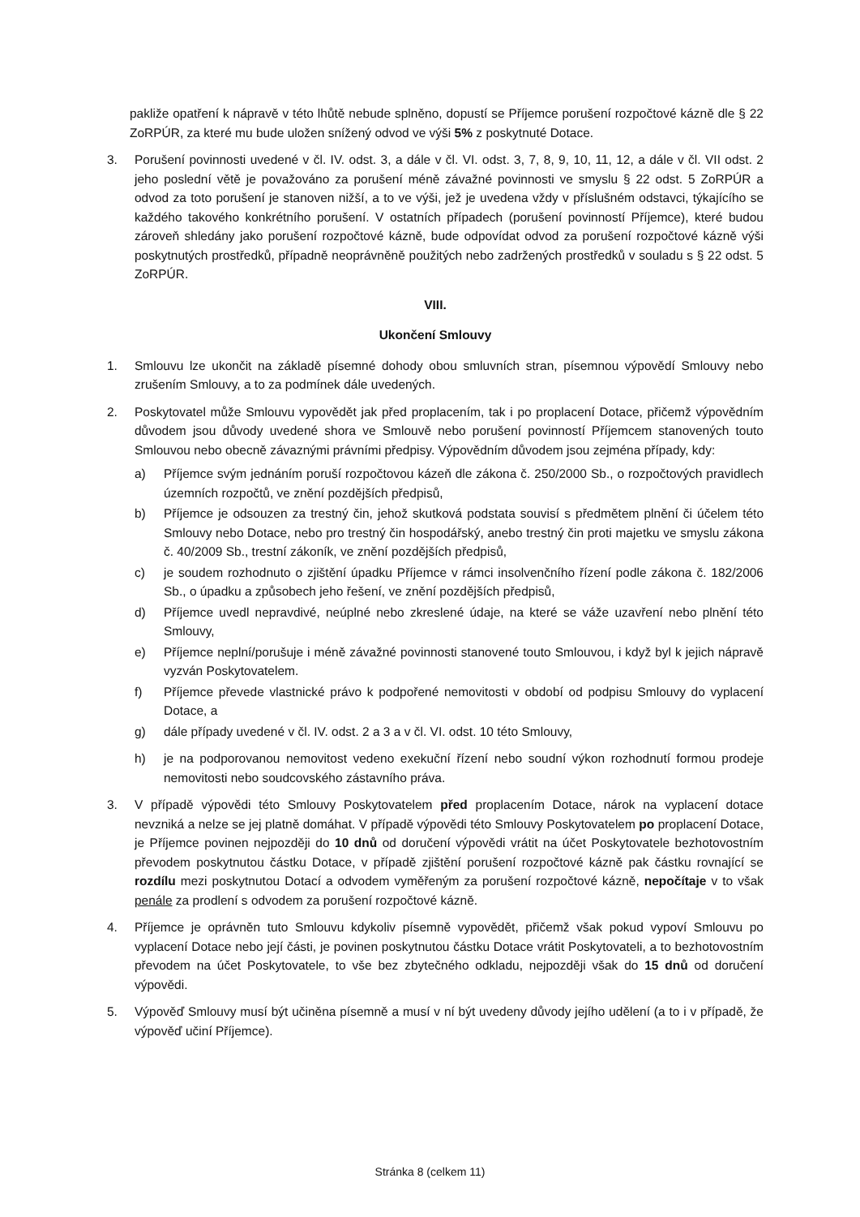pakliže opatření k nápravě v této lhůtě nebude splněno, dopustí se Příjemce porušení rozpočtové kázně dle § 22 ZoRPÚR, za které mu bude uložen snížený odvod ve výši 5% z poskytnuté Dotace.
3. Porušení povinnosti uvedené v čl. IV. odst. 3, a dále v čl. VI. odst. 3, 7, 8, 9, 10, 11, 12, a dále v čl. VII odst. 2 jeho poslední větě je považováno za porušení méně závažné povinnosti ve smyslu § 22 odst. 5 ZoRPÚR a odvod za toto porušení je stanoven nižší, a to ve výši, jež je uvedena vždy v příslušném odstavci, týkajícího se každého takového konkrétního porušení. V ostatních případech (porušení povinností Příjemce), které budou zároveň shledány jako porušení rozpočtové kázně, bude odpovídat odvod za porušení rozpočtové kázně výši poskytnutých prostředků, případně neoprávněně použitých nebo zadržených prostředků v souladu s § 22 odst. 5 ZoRPÚR.
VIII.
Ukončení Smlouvy
1. Smlouvu lze ukončit na základě písemné dohody obou smluvních stran, písemnou výpovědí Smlouvy nebo zrušením Smlouvy, a to za podmínek dále uvedených.
2. Poskytovatel může Smlouvu vypovědět jak před proplacením, tak i po proplacení Dotace, přičemž výpovědním důvodem jsou důvody uvedené shora ve Smlouvě nebo porušení povinností Příjemcem stanovených touto Smlouvou nebo obecně závaznými právními předpisy. Výpovědním důvodem jsou zejména případy, kdy:
a) Příjemce svým jednáním poruší rozpočtovou kázeň dle zákona č. 250/2000 Sb., o rozpočtových pravidlech územních rozpočtů, ve znění pozdějších předpisů,
b) Příjemce je odsouzen za trestný čin, jehož skutková podstata souvisí s předmětem plnění či účelem této Smlouvy nebo Dotace, nebo pro trestný čin hospodářský, anebo trestný čin proti majetku ve smyslu zákona č. 40/2009 Sb., trestní zákoník, ve znění pozdějších předpisů,
c) je soudem rozhodnuto o zjištění úpadku Příjemce v rámci insolvenčního řízení podle zákona č. 182/2006 Sb., o úpadku a způsobech jeho řešení, ve znění pozdějších předpisů,
d) Příjemce uvedl nepravdivé, neúplné nebo zkreslené údaje, na které se váže uzavření nebo plnění této Smlouvy,
e) Příjemce neplní/porušuje i méně závažné povinnosti stanovené touto Smlouvou, i když byl k jejich nápravě vyzván Poskytovatelem.
f) Příjemce převede vlastnické právo k podpořené nemovitosti v období od podpisu Smlouvy do vyplacení Dotace, a
g) dále případy uvedené v čl. IV. odst. 2 a 3 a v čl. VI. odst. 10 této Smlouvy,
h) je na podporovanou nemovitost vedeno exekuční řízení nebo soudní výkon rozhodnutí formou prodeje nemovitosti nebo soudcovského zástavního práva.
3. V případě výpovědi této Smlouvy Poskytovatelem před proplacením Dotace, nárok na vyplacení dotace nevzniká a nelze se jej platně domáhat. V případě výpovědi této Smlouvy Poskytovatelem po proplacení Dotace, je Příjemce povinen nejpozději do 10 dnů od doručení výpovědi vrátit na účet Poskytovatele bezhotovostním převodem poskytnutou částku Dotace, v případě zjištění porušení rozpočtové kázně pak částku rovnající se rozdílu mezi poskytnutou Dotací a odvodem vyměřeným za porušení rozpočtové kázně, nepočítaje v to však penále za prodlení s odvodem za porušení rozpočtové kázně.
4. Příjemce je oprávněn tuto Smlouvu kdykoliv písemně vypovědět, přičemž však pokud vypoví Smlouvu po vyplacení Dotace nebo její části, je povinen poskytnutou částku Dotace vrátit Poskytovateli, a to bezhotovostním převodem na účet Poskytovatele, to vše bez zbytečného odkladu, nejpozději však do 15 dnů od doručení výpovědi.
5. Výpověď Smlouvy musí být učiněna písemně a musí v ní být uvedeny důvody jejího udělení (a to i v případě, že výpověď učiní Příjemce).
Stránka 8 (celkem 11)